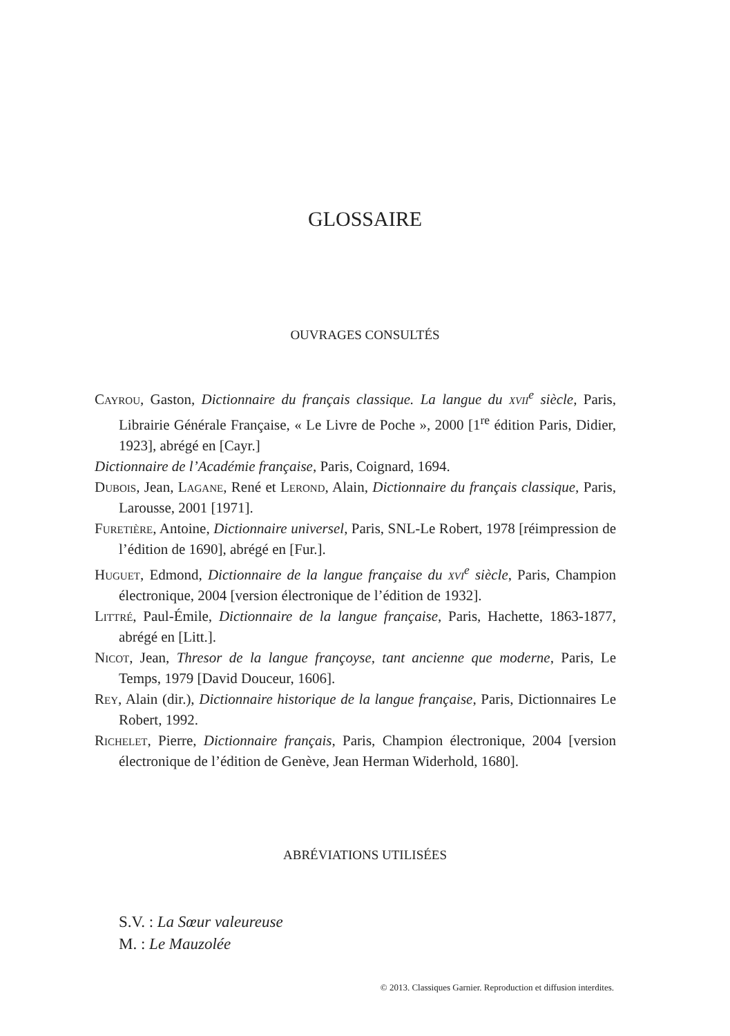GLOSSAIRE
OUVRAGES CONSULTÉS
Cayrou, Gaston, Dictionnaire du français classique. La langue du xvii<sup>e</sup> siècle, Paris, Librairie Générale Française, « Le Livre de Poche », 2000 [1<sup>re</sup> édition Paris, Didier, 1923], abrégé en [Cayr.]
Dictionnaire de l’Académie française, Paris, Coignard, 1694.
Dubois, Jean, Lagane, René et Lerond, Alain, Dictionnaire du français classique, Paris, Larousse, 2001 [1971].
Furetière, Antoine, Dictionnaire universel, Paris, SNL-Le Robert, 1978 [réimpression de l’édition de 1690], abrégé en [Fur.].
Huguet, Edmond, Dictionnaire de la langue française du xvi<sup>e</sup> siècle, Paris, Champion électronique, 2004 [version électronique de l’édition de 1932].
Littré, Paul-Émile, Dictionnaire de la langue française, Paris, Hachette, 1863-1877, abrégé en [Litt.].
Nicot, Jean, Thresor de la langue françoyse, tant ancienne que moderne, Paris, Le Temps, 1979 [David Douceur, 1606].
Rey, Alain (dir.), Dictionnaire historique de la langue française, Paris, Dictionnaires Le Robert, 1992.
Richelet, Pierre, Dictionnaire français, Paris, Champion électronique, 2004 [version électronique de l’édition de Genève, Jean Herman Widerhold, 1680].
ABRÉVIATIONS UTILISÉES
S.V. : La Sœur valeureuse
M. : Le Mauzolée
© 2013. Classiques Garnier. Reproduction et diffusion interdites.